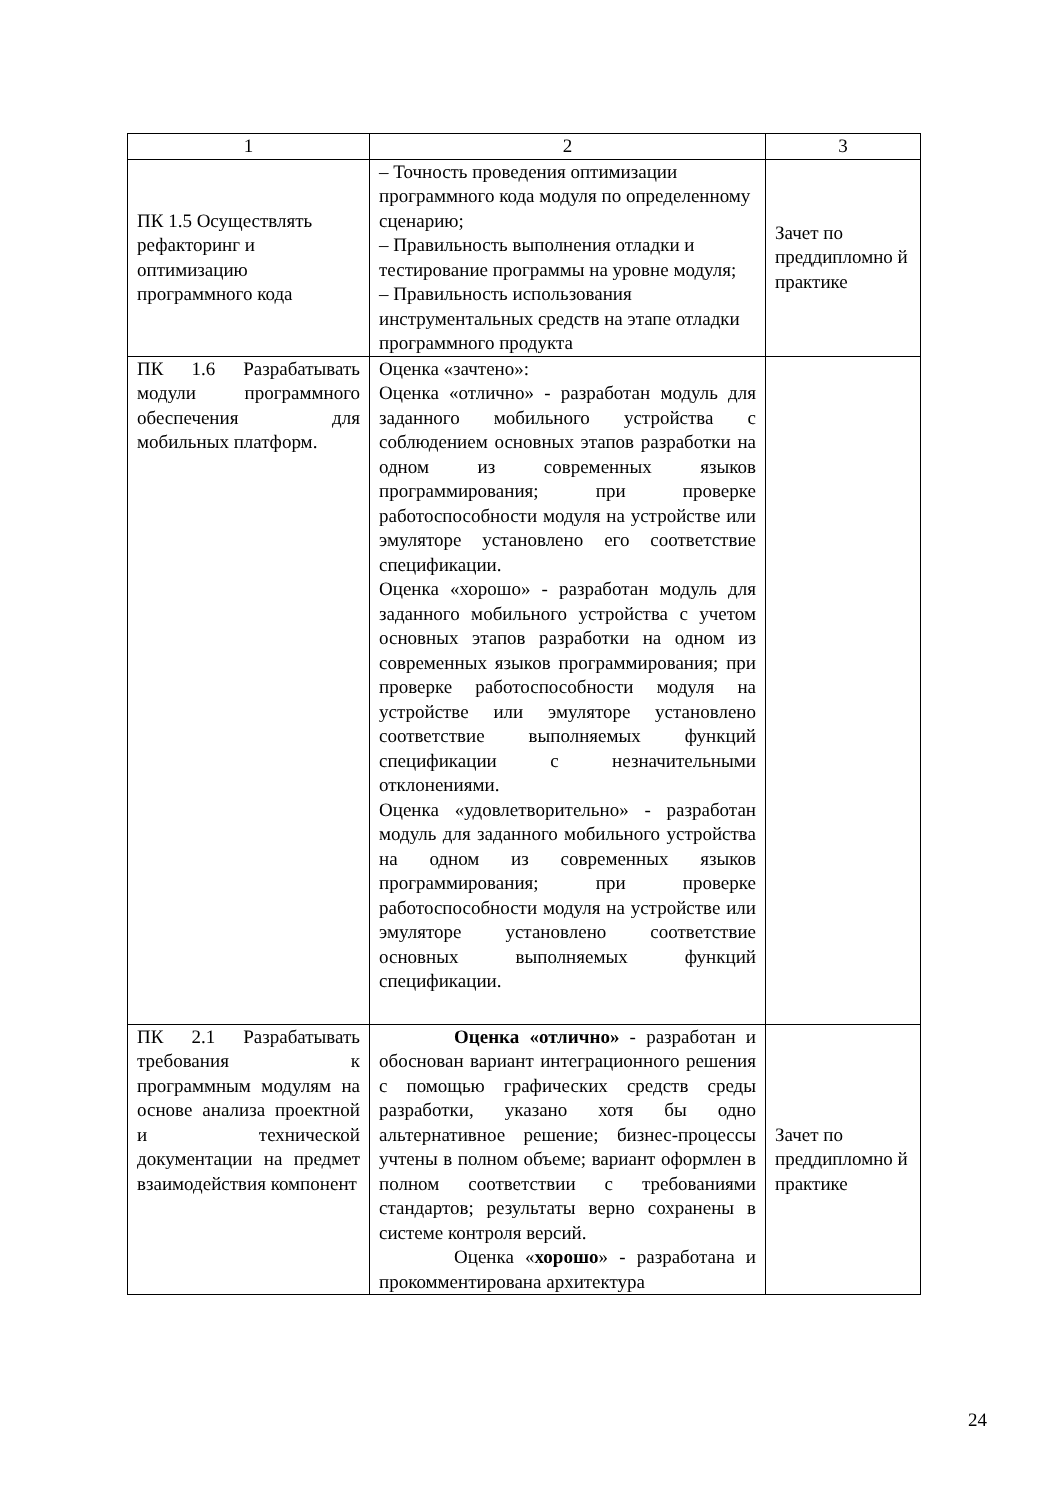| 1 | 2 | 3 |
| ПК 1.5 Осуществлять рефакторинг и оптимизацию программного кода | – Точность проведения оптимизации программного кода модуля по определенному сценарию; – Правильность выполнения отладки и тестирование программы на уровне модуля; – Правильность использования инструментальных средств на этапе отладки программного продукта | Зачет по преддипломно й практике |
| ПК 1.6 Разрабатывать модули программного обеспечения для мобильных платформ. | Оценка «зачтено»: Оценка «отлично» - разработан модуль для заданного мобильного устройства с соблюдением основных этапов разработки на одном из современных языков программирования; при проверке работоспособности модуля на устройстве или эмуляторе установлено его соответствие спецификации. Оценка «хорошо» - разработан модуль для заданного мобильного устройства с учетом основных этапов разработки на одном из современных языков программирования; при проверке работоспособности модуля на устройстве или эмуляторе установлено соответствие выполняемых функций спецификации с незначительными отклонениями. Оценка «удовлетворительно» - разработан модуль для заданного мобильного устройства на одном из современных языков программирования; при проверке работоспособности модуля на устройстве или эмуляторе установлено соответствие основных выполняемых функций спецификации. | |
| ПК 2.1 Разрабатывать требования к программным модулям на основе анализа проектной и технической документации на предмет взаимодействия компонент | Оценка «отлично» - разработан и обоснован вариант интеграционного решения с помощью графических средств среды разработки, указано хотя бы одно альтернативное решение; бизнес-процессы учтены в полном объеме; вариант оформлен в полном соответствии с требованиями стандартов; результаты верно сохранены в системе контроля версий. Оценка « хорошо » - разработана и прокомментирована архитектура | Зачет по преддипломно й практике |
24